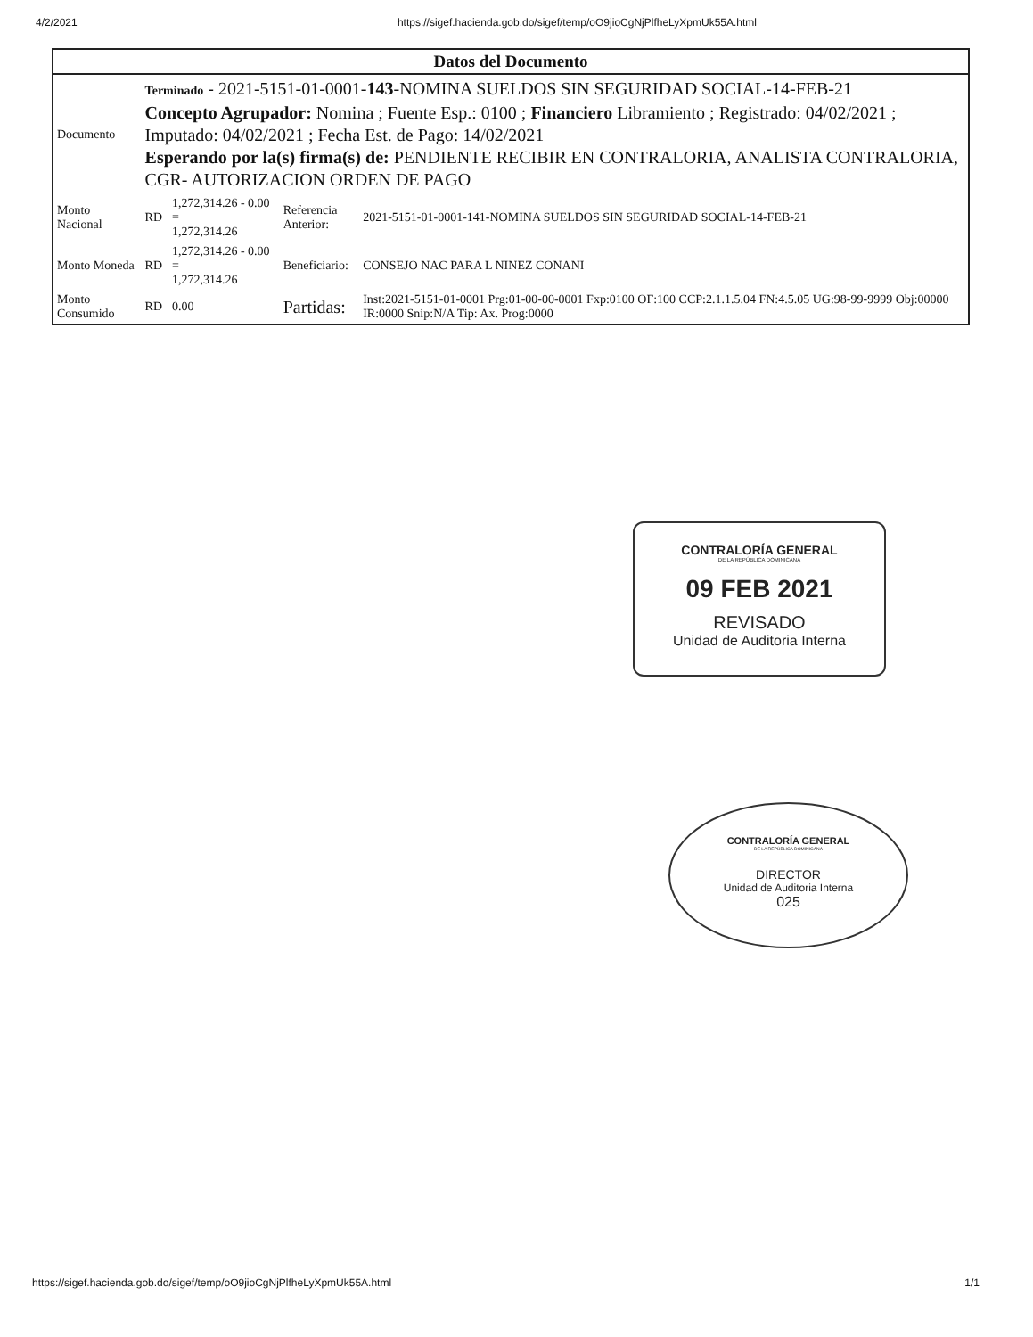4/2/2021 https://sigef.hacienda.gob.do/sigef/temp/oO9jioCgNjPlfheLyXpmUk55A.html
| Datos del Documento | | | | |
| --- | --- | --- | --- | --- |
| Documento | Terminado - 2021-5151-01-0001- 143 -NOMINA SUELDOS SIN SEGURIDAD SOCIAL-14-FEB-21 Concepto Agrupador: Nomina ; Fuente Esp.: 0100 ; Financiero Libramiento ; Registrado: 04/02/2021 ; Imputado: 04/02/2021 ; Fecha Est. de Pago: 14/02/2021 Esperando por la(s) firma(s) de: PENDIENTE RECIBIR EN CONTRALORIA, ANALISTA CONTRALORIA, CGR- AUTORIZACION ORDEN DE PAGO | | | |
| Monto Nacional | RD | 1,272,314.26 - 0.00 = 1,272,314.26 | Referencia Anterior: | 2021-5151-01-0001-141-NOMINA SUELDOS SIN SEGURIDAD SOCIAL-14-FEB-21 |
| Monto Moneda | RD | 1,272,314.26 - 0.00 = 1,272,314.26 | Beneficiario: | CONSEJO NAC PARA L NINEZ CONANI |
| Monto Consumido | RD | 0.00 | Partidas: | Inst:2021-5151-01-0001 Prg:01-00-00-0001 Fxp:0100 OF:100 CCP:2.1.1.5.04 FN:4.5.05 UG:98-99-9999 Obj:00000 IR:0000 Snip:N/A Tip: Ax. Prog:0000 |
CONTRALORÍA GENERAL
DE LA REPÚBLICA DOMINICANA
09 FEB 2021
REVISADO
Unidad de Auditoria Interna
CONTRALORÍA GENERAL
DE LA REPÚBLICA DOMINICANA
DIRECTOR
Unidad de Auditoria Interna
025
https://sigef.hacienda.gob.do/sigef/temp/oO9jioCgNjPlfheLyXpmUk55A.html 1/1